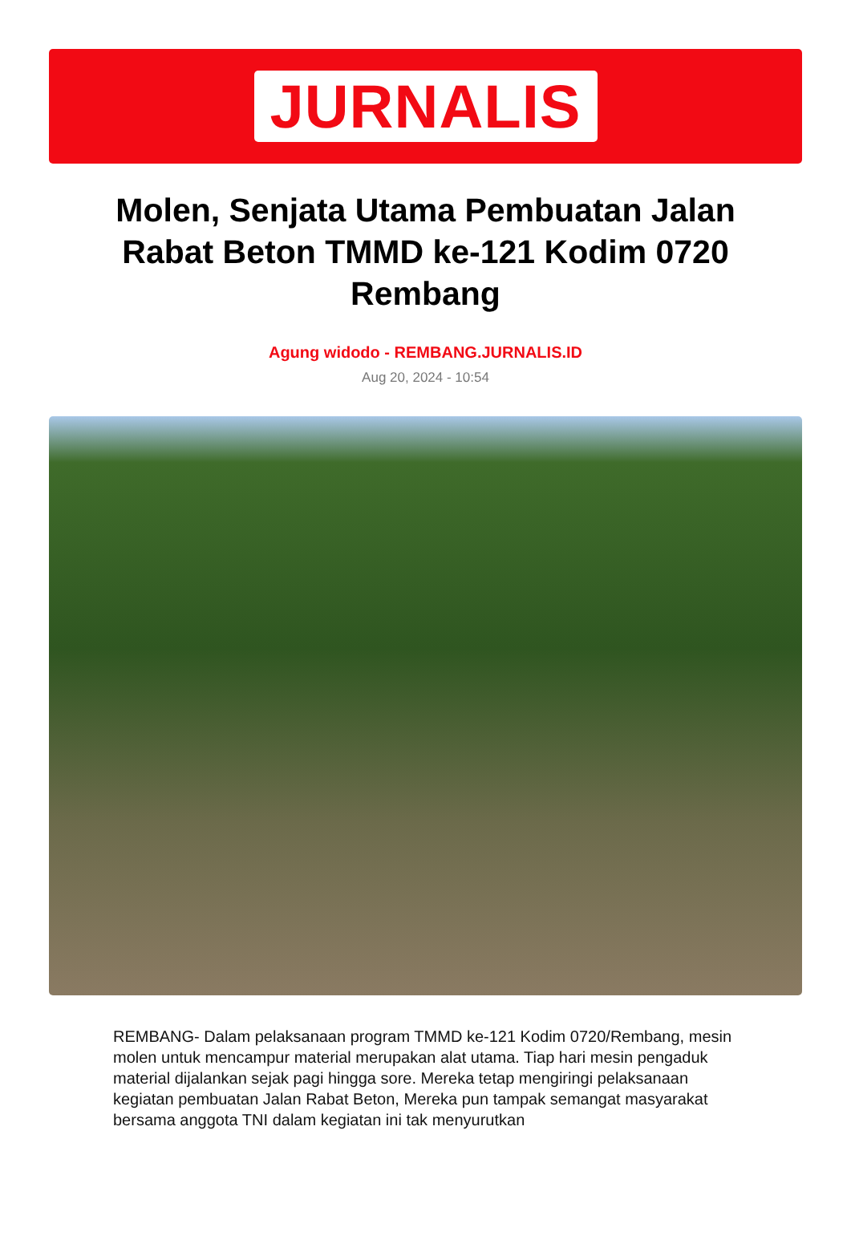JURNALIS
Molen, Senjata Utama Pembuatan Jalan Rabat Beton TMMD ke-121 Kodim 0720 Rembang
Agung widodo - REMBANG.JURNALIS.ID
Aug 20, 2024 - 10:54
REMBANG- Dalam pelaksanaan program TMMD ke-121 Kodim 0720/Rembang, mesin molen untuk mencampur material merupakan alat utama. Tiap hari mesin pengaduk material dijalankan sejak pagi hingga sore. Mereka tetap mengiringi pelaksanaan kegiatan pembuatan Jalan Rabat Beton, Mereka pun tampak semangat masyarakat bersama anggota TNI dalam kegiatan ini tak menyurutkan